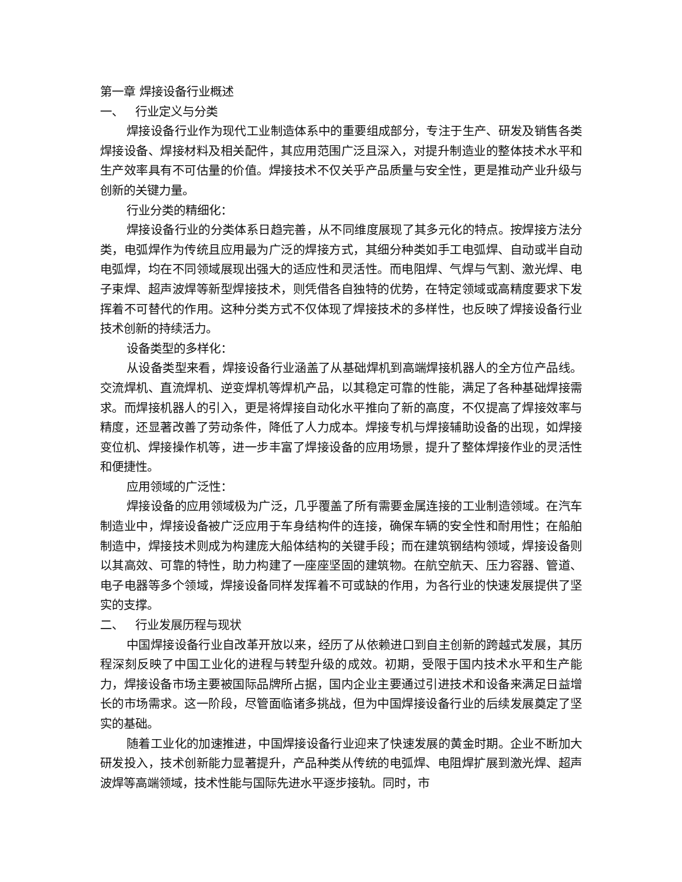第一章 焊接设备行业概述
一、 行业定义与分类
焊接设备行业作为现代工业制造体系中的重要组成部分，专注于生产、研发及销售各类焊接设备、焊接材料及相关配件，其应用范围广泛且深入，对提升制造业的整体技术水平和生产效率具有不可估量的价值。焊接技术不仅关乎产品质量与安全性，更是推动产业升级与创新的关键力量。
行业分类的精细化：
焊接设备行业的分类体系日趋完善，从不同维度展现了其多元化的特点。按焊接方法分类，电弧焊作为传统且应用最为广泛的焊接方式，其细分种类如手工电弧焊、自动或半自动电弧焊，均在不同领域展现出强大的适应性和灵活性。而电阻焊、气焊与气割、激光焊、电子束焊、超声波焊等新型焊接技术，则凭借各自独特的优势，在特定领域或高精度要求下发挥着不可替代的作用。这种分类方式不仅体现了焊接技术的多样性，也反映了焊接设备行业技术创新的持续活力。
设备类型的多样化：
从设备类型来看，焊接设备行业涵盖了从基础焊机到高端焊接机器人的全方位产品线。交流焊机、直流焊机、逆变焊机等焊机产品，以其稳定可靠的性能，满足了各种基础焊接需求。而焊接机器人的引入，更是将焊接自动化水平推向了新的高度，不仅提高了焊接效率与精度，还显著改善了劳动条件，降低了人力成本。焊接专机与焊接辅助设备的出现，如焊接变位机、焊接操作机等，进一步丰富了焊接设备的应用场景，提升了整体焊接作业的灵活性和便捷性。
应用领域的广泛性：
焊接设备的应用领域极为广泛，几乎覆盖了所有需要金属连接的工业制造领域。在汽车制造业中，焊接设备被广泛应用于车身结构件的连接，确保车辆的安全性和耐用性；在船舶制造中，焊接技术则成为构建庞大船体结构的关键手段；而在建筑钢结构领域，焊接设备则以其高效、可靠的特性，助力构建了一座座坚固的建筑物。在航空航天、压力容器、管道、电子电器等多个领域，焊接设备同样发挥着不可或缺的作用，为各行业的快速发展提供了坚实的支撑。
二、 行业发展历程与现状
中国焊接设备行业自改革开放以来，经历了从依赖进口到自主创新的跨越式发展，其历程深刻反映了中国工业化的进程与转型升级的成效。初期，受限于国内技术水平和生产能力，焊接设备市场主要被国际品牌所占据，国内企业主要通过引进技术和设备来满足日益增长的市场需求。这一阶段，尽管面临诸多挑战，但为中国焊接设备行业的后续发展奠定了坚实的基础。
随着工业化的加速推进，中国焊接设备行业迎来了快速发展的黄金时期。企业不断加大研发投入，技术创新能力显著提升，产品种类从传统的电弧焊、电阻焊扩展到激光焊、超声波焊等高端领域，技术性能与国际先进水平逐步接轨。同时，市